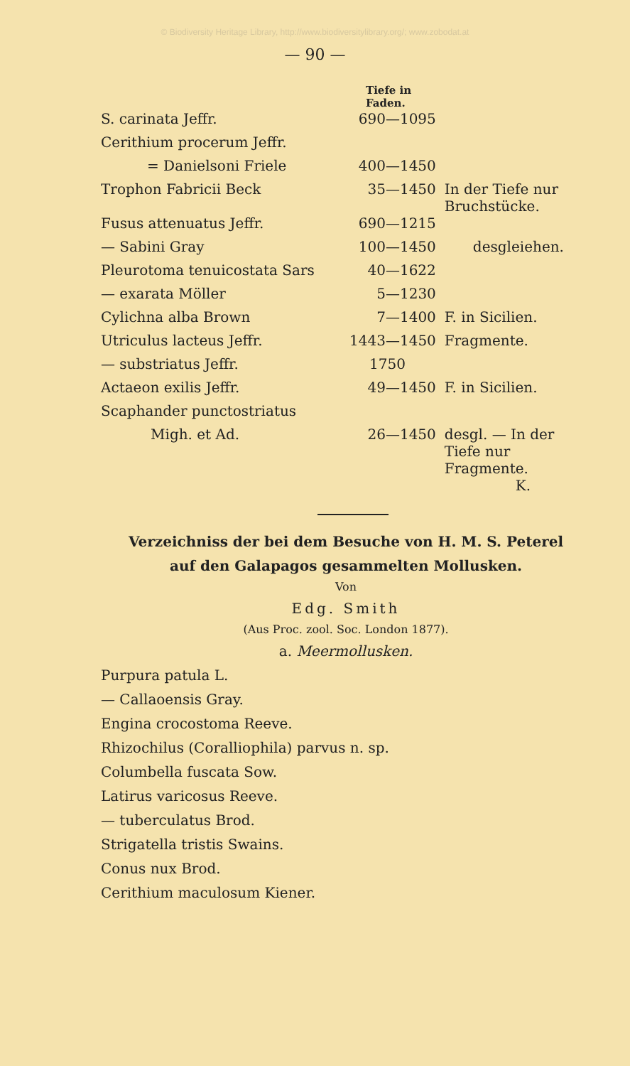© Biodiversity Heritage Library, http://www.biodiversitylibrary.org/; www.zobodat.at
— 90 —
| | Tiefe in Faden. | |
| S. carinata Jeffr. | 690—1095 | |
| Cerithium procerum Jeffr. | | |
| = Danielsoni Friele | 400—1450 | |
| Trophon Fabricii Beck | 35—1450 | In der Tiefe nur Bruchstücke. |
| Fusus attenuatus Jeffr. | 690—1215 | |
| — Sabini Gray | 100—1450 | desgleiehen. |
| Pleurotoma tenuicostata Sars | 40—1622 | |
| — exarata Möller | 5—1230 | |
| Cylichna alba Brown | 7—1400 | F. in Sicilien. |
| Utriculus lacteus Jeffr. | 1443—1450 | Fragmente. |
| — substriatus Jeffr. | 1750 | |
| Actaeon exilis Jeffr. | 49—1450 | F. in Sicilien. |
| Scaphander punctostriatus | | |
| Migh. et Ad. | 26—1450 | desgl. — In der Tiefe nur Fragmente. K. |
Verzeichniss der bei dem Besuche von H. M. S. Peterel
auf den Galapagos gesammelten Mollusken.
Von
Edg. Smith
(Aus Proc. zool. Soc. London 1877).
a. Meermollusken.
Purpura patula L.
— Callaoensis Gray.
Engina crocostoma Reeve.
Rhizochilus (Coralliophila) parvus n. sp.
Columbella fuscata Sow.
Latirus varicosus Reeve.
— tuberculatus Brod.
Strigatella tristis Swains.
Conus nux Brod.
Cerithium maculosum Kiener.